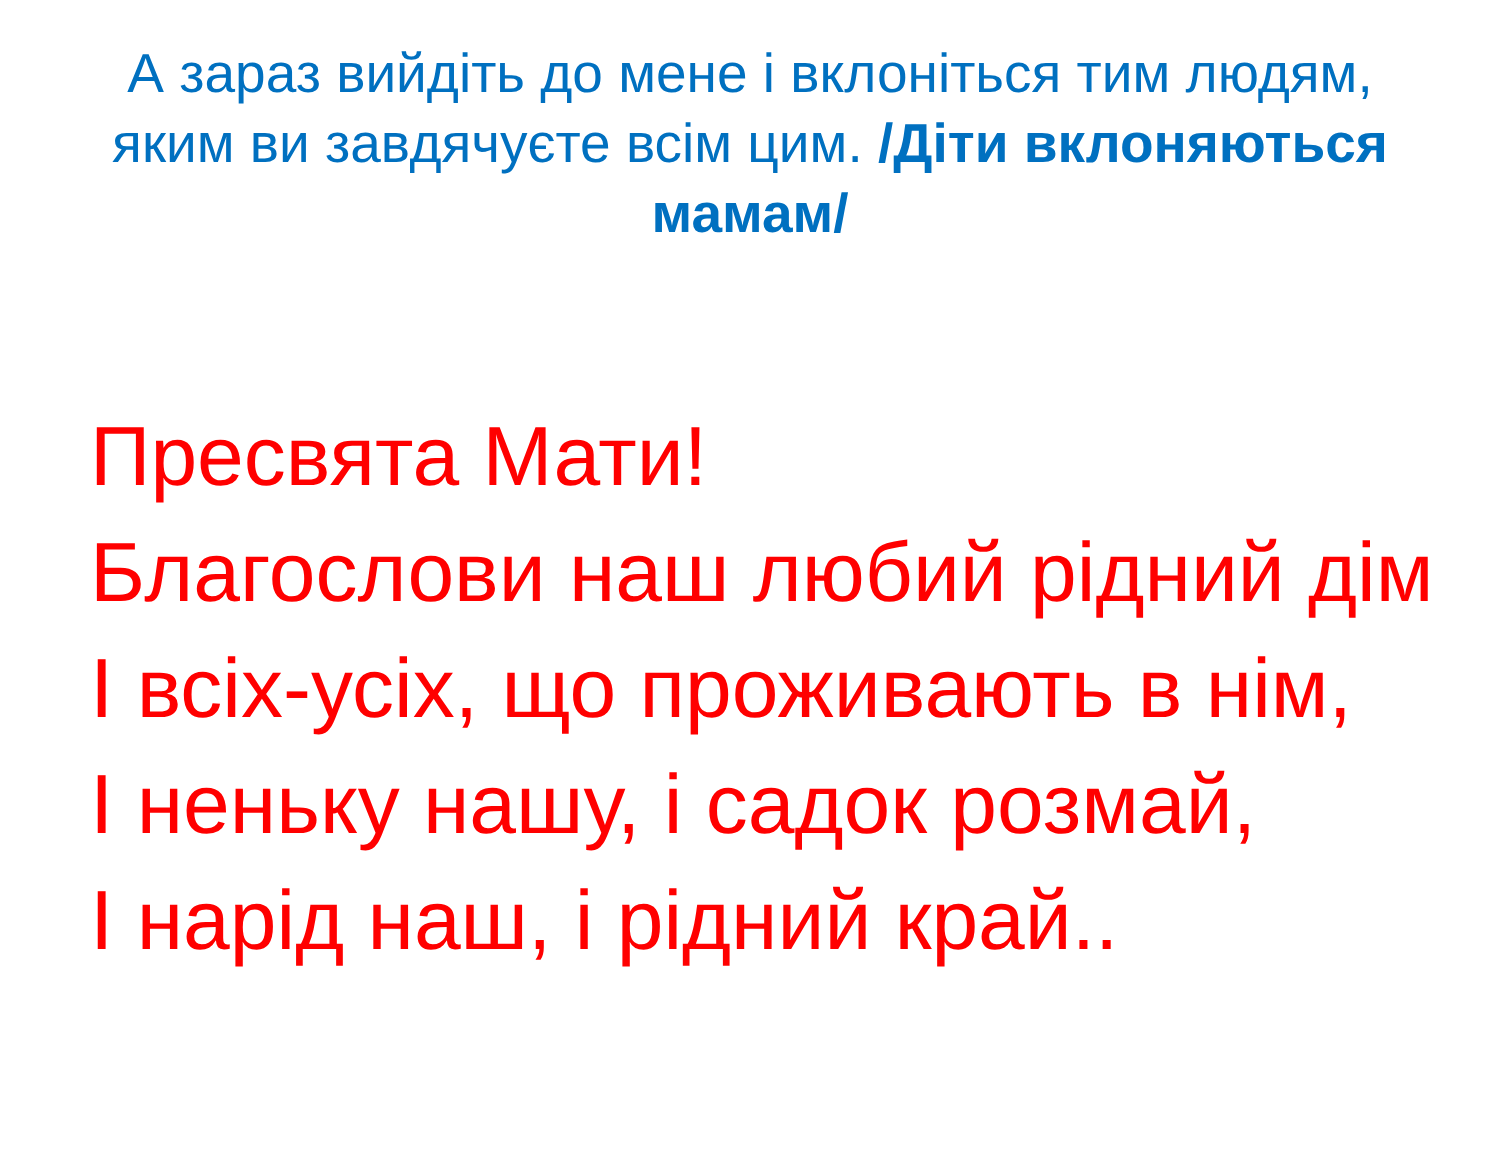А зараз вийдіть до мене і вклоніться тим людям, яким ви завдячуєте всім цим. /Діти вклоняються мамам/
Пресвята Мати!
Благослови наш любий рідний дім
І всіх-усіх, що проживають в нім,
І неньку нашу, і садок розмай,
І нарід наш, і рідний край..